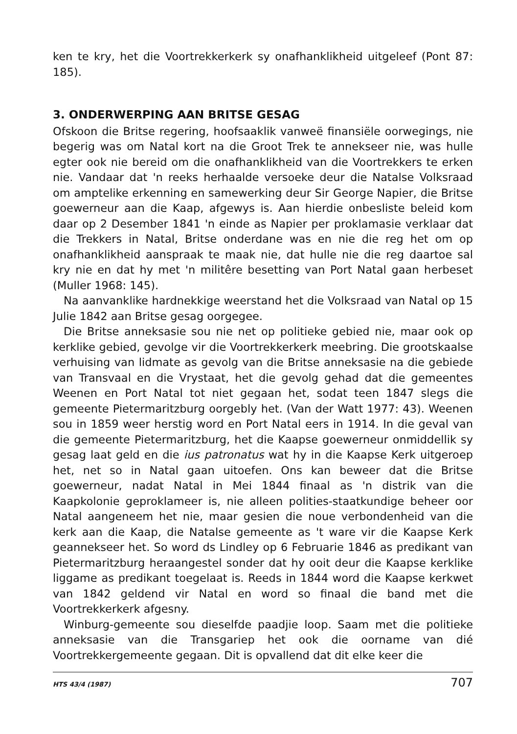ken te kry, het die Voortrekkerkerk sy onafhanklikheid uitgeleef (Pont 87: 185).
3. ONDERWERPING AAN BRITSE GESAG
Ofskoon die Britse regering, hoofsaaklik vanweë finansiële oorwegings, nie begerig was om Natal kort na die Groot Trek te annekseer nie, was hulle egter ook nie bereid om die onafhanklikheid van die Voortrekkers te erken nie. Vandaar dat 'n reeks herhaalde versoeke deur die Natalse Volksraad om amptelike erkenning en samewerking deur Sir George Napier, die Britse goewerneur aan die Kaap, afgewys is. Aan hierdie onbesliste beleid kom daar op 2 Desember 1841 'n einde as Napier per proklamasie verklaar dat die Trekkers in Natal, Britse onderdane was en nie die reg het om op onafhanklikheid aanspraak te maak nie, dat hulle nie die reg daartoe sal kry nie en dat hy met 'n militêre besetting van Port Natal gaan herbeset (Muller 1968: 145).
Na aanvanklike hardnekkige weerstand het die Volksraad van Natal op 15 Julie 1842 aan Britse gesag oorgegee.
Die Britse anneksasie sou nie net op politieke gebied nie, maar ook op kerklike gebied, gevolge vir die Voortrekkerkerk meebring. Die grootskaalse verhuising van lidmate as gevolg van die Britse anneksasie na die gebiede van Transvaal en die Vrystaat, het die gevolg gehad dat die gemeentes Weenen en Port Natal tot niet gegaan het, sodat teen 1847 slegs die gemeente Pietermaritzburg oorgebly het. (Van der Watt 1977: 43). Weenen sou in 1859 weer herstig word en Port Natal eers in 1914. In die geval van die gemeente Pietermaritzburg, het die Kaapse goewerneur onmiddellik sy gesag laat geld en die ius patronatus wat hy in die Kaapse Kerk uitgeroep het, net so in Natal gaan uitoefen. Ons kan beweer dat die Britse goewerneur, nadat Natal in Mei 1844 finaal as 'n distrik van die Kaapkolonie geproklameer is, nie alleen polities-staatkundige beheer oor Natal aangeneem het nie, maar gesien die noue verbondenheid van die kerk aan die Kaap, die Natalse gemeente as 't ware vir die Kaapse Kerk geannekseer het. So word ds Lindley op 6 Februarie 1846 as predikant van Pietermaritzburg heraangestel sonder dat hy ooit deur die Kaapse kerklike liggame as predikant toegelaat is. Reeds in 1844 word die Kaapse kerkwet van 1842 geldend vir Natal en word so finaal die band met die Voortrekkerkerk afgesny.
Winburg-gemeente sou dieselfde paadjie loop. Saam met die politieke anneksasie van die Transgariep het ook die oorname van dié Voortrekkergemeente gegaan. Dit is opvallend dat dit elke keer die
HTS 43/4 (1987) 707